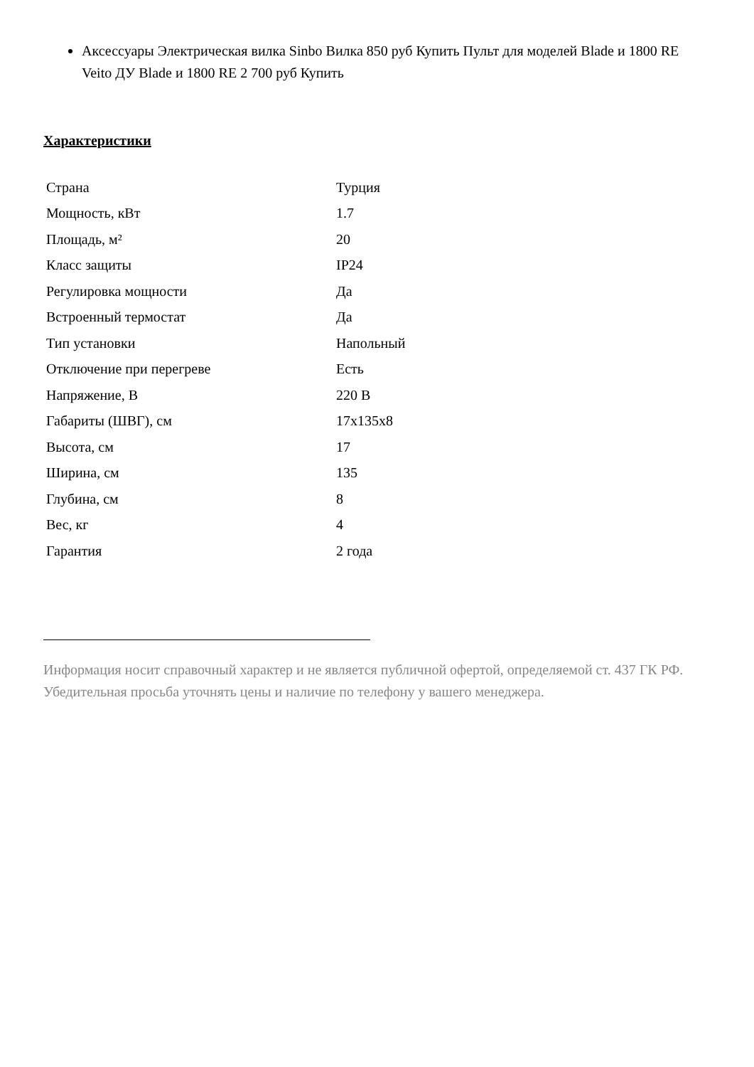Аксессуары Электрическая вилка Sinbo Вилка 850 руб Купить Пульт для моделей Blade и 1800 RE Veito ДУ Blade и 1800 RE 2 700 руб Купить
Характеристики
| Страна | Турция |
| Мощность, кВт | 1.7 |
| Площадь, м² | 20 |
| Класс защиты | IP24 |
| Регулировка мощности | Да |
| Встроенный термостат | Да |
| Тип установки | Напольный |
| Отключение при перегреве | Есть |
| Напряжение, В | 220 В |
| Габариты (ШВГ), см | 17x135x8 |
| Высота, см | 17 |
| Ширина, см | 135 |
| Глубина, см | 8 |
| Вес, кг | 4 |
| Гарантия | 2 года |
Информация носит справочный характер и не является публичной офертой, определяемой ст. 437 ГК РФ. Убедительная просьба уточнять цены и наличие по телефону у вашего менеджера.